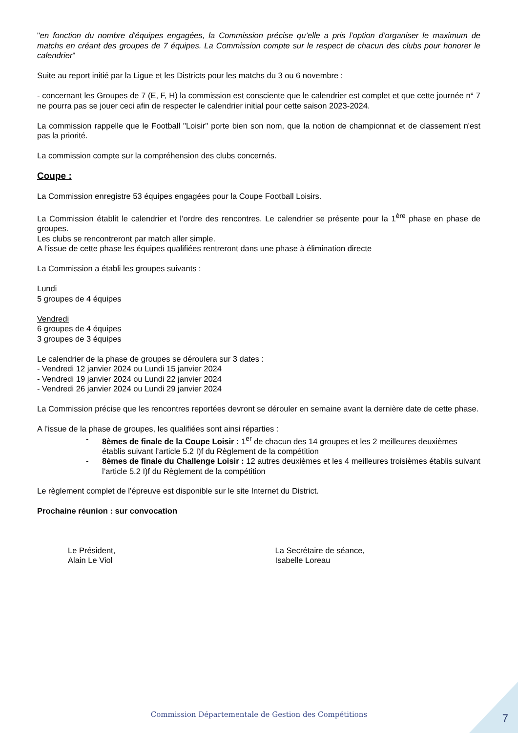"en fonction du nombre d'équipes engagées, la Commission précise qu’elle a pris l’option d’organiser le maximum de matchs en créant des groupes de 7 équipes. La Commission compte sur le respect de chacun des clubs pour honorer le calendrier"
Suite au report initié par la Ligue et les Districts pour les matchs du 3 ou 6 novembre :
- concernant les Groupes de 7 (E, F, H) la commission est consciente que le calendrier est complet et que cette journée n° 7 ne pourra pas se jouer ceci afin de respecter le calendrier initial pour cette saison 2023-2024.
La commission rappelle que le Football "Loisir" porte bien son nom, que la notion de championnat et de classement n'est pas la priorité.
La commission compte sur la compréhension des clubs concernés.
Coupe :
La Commission enregistre 53 équipes engagées pour la Coupe Football Loisirs.
La Commission établit le calendrier et l’ordre des rencontres. Le calendrier se présente pour la 1<sup>ère</sup> phase en phase de groupes.
Les clubs se rencontreront par match aller simple.
A l’issue de cette phase les équipes qualifiées rentreront dans une phase à élimination directe
La Commission a établi les groupes suivants :
Lundi
5 groupes de 4 équipes
Vendredi
6 groupes de 4 équipes
3 groupes de 3 équipes
Le calendrier de la phase de groupes se déroulera sur 3 dates :
- Vendredi 12 janvier 2024 ou Lundi 15 janvier 2024
- Vendredi 19 janvier 2024 ou Lundi 22 janvier 2024
- Vendredi 26 janvier 2024 ou Lundi 29 janvier 2024
La Commission précise que les rencontres reportées devront se dérouler en semaine avant la dernière date de cette phase.
A l’issue de la phase de groupes, les qualifiées sont ainsi réparties :
- 8èmes de finale de la Coupe Loisir : 1<sup>er</sup> de chacun des 14 groupes et les 2 meilleures deuxièmes établis suivant l’article 5.2 I)f du Règlement de la compétition
- 8èmes de finale du Challenge Loisir : 12 autres deuxièmes et les 4 meilleures troisièmes établis suivant l’article 5.2 I)f du Règlement de la compétition
Le règlement complet de l’épreuve est disponible sur le site Internet du District.
Prochaine réunion : sur convocation
Le Président,
Alain Le Viol
La Secrétaire de séance,
Isabelle Loreau
Commission Départementale de Gestion des Compétitions 7